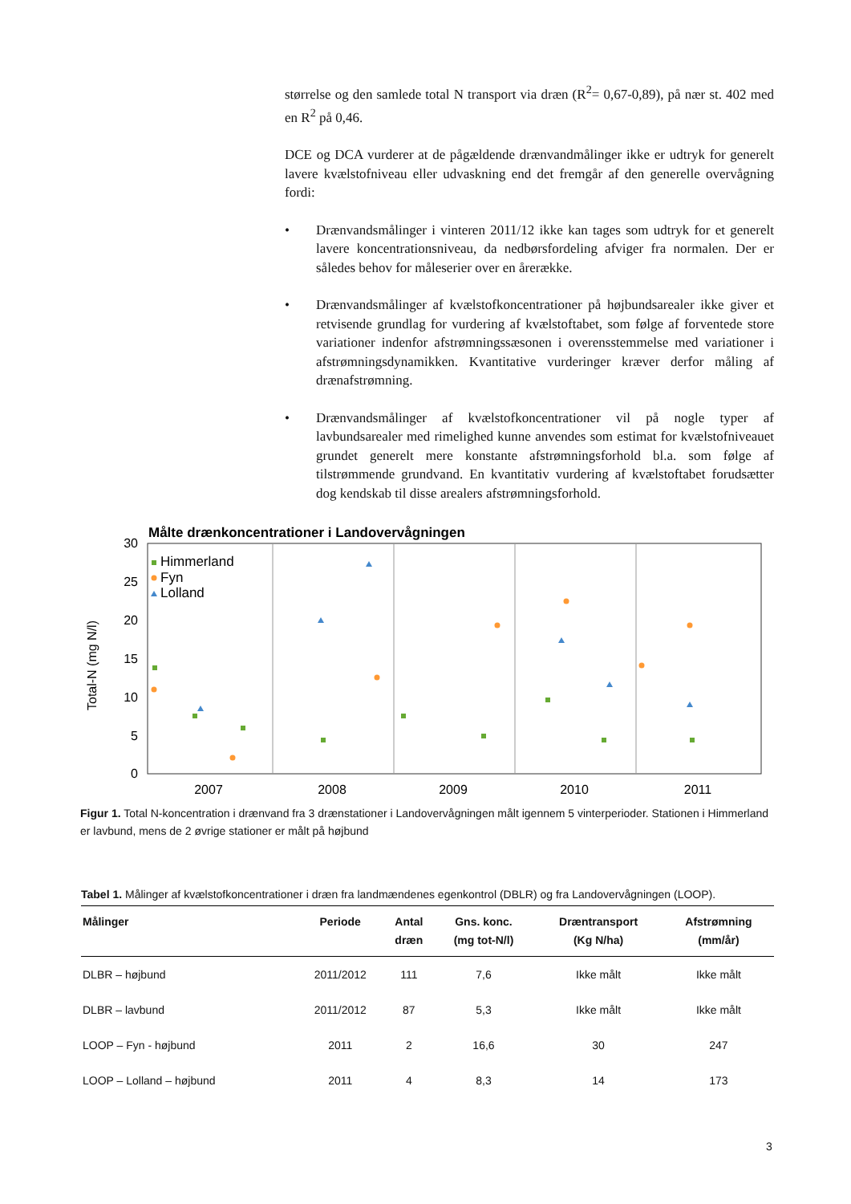størrelse og den samlede total N transport via dræn (R<sup>2</sup>= 0,67-0,89), på nær st. 402 med en R<sup>2</sup> på 0,46.
DCE og DCA vurderer at de pågældende drænvandmålinger ikke er udtryk for generelt lavere kvælstofniveau eller udvaskning end det fremgår af den generelle overvågning fordi:
• Drænvandsmålinger i vinteren 2011/12 ikke kan tages som udtryk for et generelt lavere koncentrationsniveau, da nedbørsfordeling afviger fra normalen. Der er således behov for måleserier over en årerække.
• Drænvandsmålinger af kvælstofkoncentrationer på højbundsarealer ikke giver et retvisende grundlag for vurdering af kvælstoftabet, som følge af forventede store variationer indenfor afstrømningssæsonen i overensstemmelse med variationer i afstrømningsdynamikken. Kvantitative vurderinger kræver derfor måling af drænafstrømning.
• Drænvandsmålinger af kvælstofkoncentrationer vil på nogle typer af lavbundsarealer med rimelighed kunne anvendes som estimat for kvælstofniveauet grundet generelt mere konstante afstrømningsforhold bl.a. som følge af tilstrømmende grundvand. En kvantitativ vurdering af kvælstoftabet forudsætter dog kendskab til disse arealers afstrømningsforhold.
Målte drænkoncentrationer i Landovervågningen
30
25
20
15
10
5
0
Total-N (mg N/l)
2007
2008
2009
2010
2011
Himmerland
Fyn
Lolland
Figur 1. Total N-koncentration i drænvand fra 3 drænstationer i Landovervågningen målt igennem 5 vinterperioder. Stationen i Himmerland er lavbund, mens de 2 øvrige stationer er målt på højbund
Tabel 1. Målinger af kvælstofkoncentrationer i dræn fra landmændenes egenkontrol (DBLR) og fra Landovervågningen (LOOP).
| Målinger | Periode | Antal dræn | Gns. konc. (mg tot-N/l) | Dræntransport (Kg N/ha) | Afstrømning (mm/år) |
| --- | --- | --- | --- | --- | --- |
| DLBR – højbund | 2011/2012 | 111 | 7,6 | Ikke målt | Ikke målt |
| DLBR – lavbund | 2011/2012 | 87 | 5,3 | Ikke målt | Ikke målt |
| LOOP – Fyn - højbund | 2011 | 2 | 16,6 | 30 | 247 |
| LOOP – Lolland – højbund | 2011 | 4 | 8,3 | 14 | 173 |
3